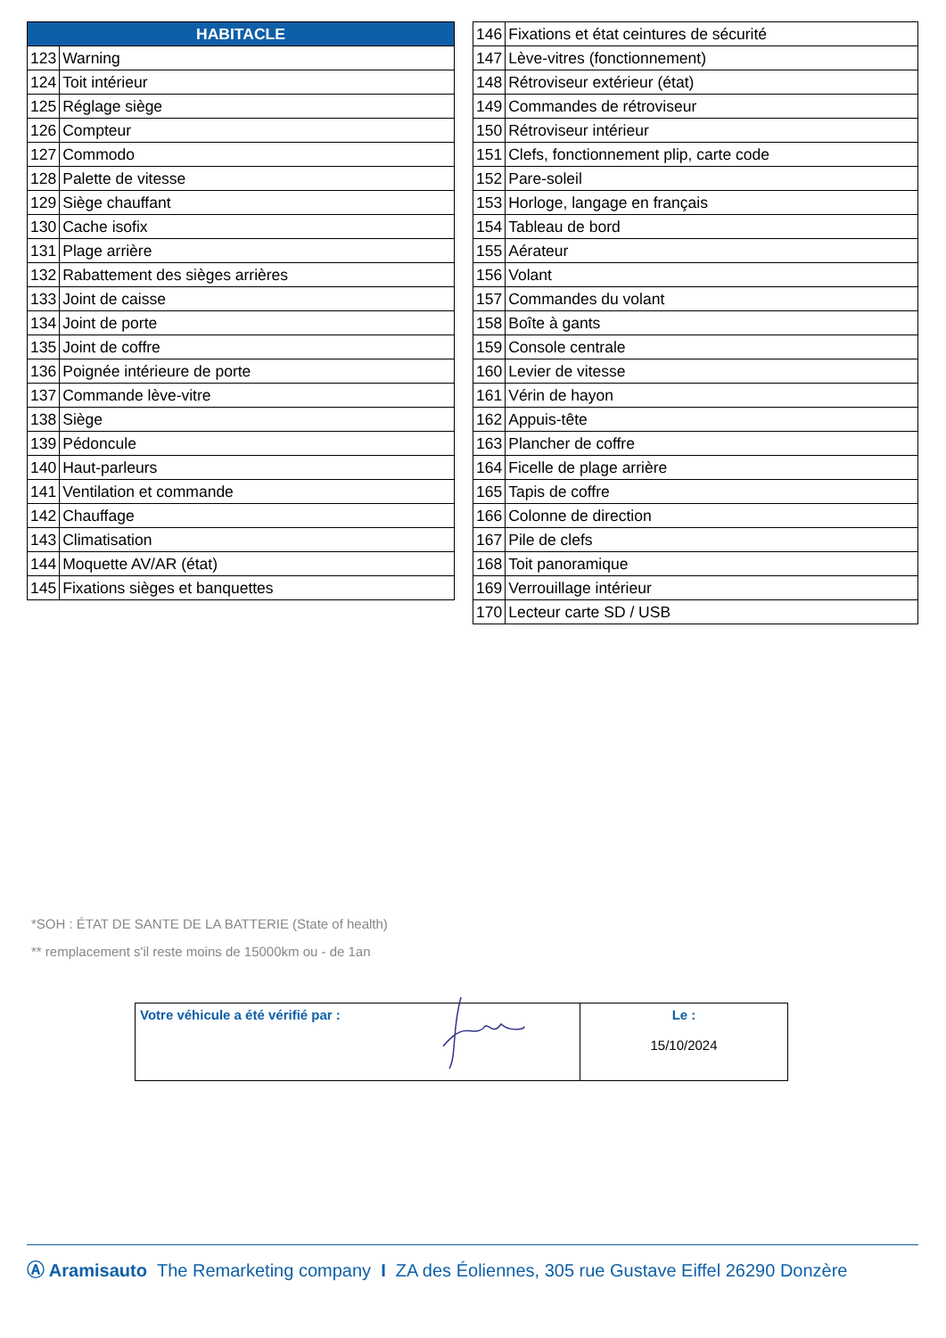| HABITACLE | |
| --- | --- |
| 123 | Warning |
| 124 | Toit intérieur |
| 125 | Réglage siège |
| 126 | Compteur |
| 127 | Commodo |
| 128 | Palette de vitesse |
| 129 | Siège chauffant |
| 130 | Cache isofix |
| 131 | Plage arrière |
| 132 | Rabattement des sièges arrières |
| 133 | Joint de caisse |
| 134 | Joint de porte |
| 135 | Joint de coffre |
| 136 | Poignée intérieure de porte |
| 137 | Commande lève-vitre |
| 138 | Siège |
| 139 | Pédoncule |
| 140 | Haut-parleurs |
| 141 | Ventilation et commande |
| 142 | Chauffage |
| 143 | Climatisation |
| 144 | Moquette AV/AR (état) |
| 145 | Fixations sièges et banquettes |
| 146 | Fixations et état ceintures de sécurité |
| 147 | Lève-vitres (fonctionnement) |
| 148 | Rétroviseur extérieur (état) |
| 149 | Commandes de rétroviseur |
| 150 | Rétroviseur intérieur |
| 151 | Clefs, fonctionnement plip, carte code |
| 152 | Pare-soleil |
| 153 | Horloge, langage en français |
| 154 | Tableau de bord |
| 155 | Aérateur |
| 156 | Volant |
| 157 | Commandes du volant |
| 158 | Boîte à gants |
| 159 | Console centrale |
| 160 | Levier de vitesse |
| 161 | Vérin de hayon |
| 162 | Appuis-tête |
| 163 | Plancher de coffre |
| 164 | Ficelle de plage arrière |
| 165 | Tapis de coffre |
| 166 | Colonne de direction |
| 167 | Pile de clefs |
| 168 | Toit panoramique |
| 169 | Verrouillage intérieur |
| 170 | Lecteur carte SD / USB |
*SOH : ÉTAT DE SANTE DE LA BATTERIE (State of health)
** remplacement s'il reste moins de 15000km ou - de 1an
| Votre véhicule a été vérifié par : | Le : 15/10/2024 |
Ⓐ Aramisauto The Remarketing company I ZA des Éoliennes, 305 rue Gustave Eiffel 26290 Donzère